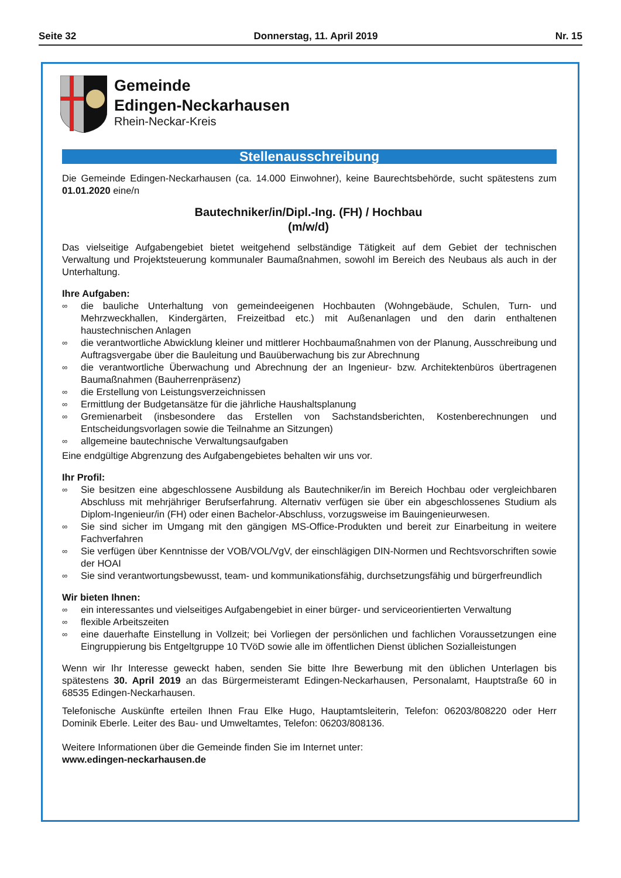Seite 32 Donnerstag, 11. April 2019 Nr. 15
Gemeinde
Edingen-Neckarhausen
Rhein-Neckar-Kreis
Stellenausschreibung
Die Gemeinde Edingen-Neckarhausen (ca. 14.000 Einwohner), keine Baurechtsbehörde, sucht spätestens zum 01.01.2020 eine/n
Bautechniker/in/Dipl.-Ing. (FH) / Hochbau
(m/w/d)
Das vielseitige Aufgabengebiet bietet weitgehend selbständige Tätigkeit auf dem Gebiet der technischen Verwaltung und Projektsteuerung kommunaler Baumaßnahmen, sowohl im Bereich des Neubaus als auch in der Unterhaltung.
Ihre Aufgaben:
∞ die bauliche Unterhaltung von gemeindeeigenen Hochbauten (Wohngebäude, Schulen, Turn- und Mehrzweckhallen, Kindergärten, Freizeitbad etc.) mit Außenanlagen und den darin enthaltenen haustechnischen Anlagen
∞ die verantwortliche Abwicklung kleiner und mittlerer Hochbaumaßnahmen von der Planung, Ausschreibung und Auftragsvergabe über die Bauleitung und Bauüberwachung bis zur Abrechnung
∞ die verantwortliche Überwachung und Abrechnung der an Ingenieur- bzw. Architektenbüros übertragenen Baumaßnahmen (Bauherrenpräsenz)
∞ die Erstellung von Leistungsverzeichnissen
∞ Ermittlung der Budgetansätze für die jährliche Haushaltsplanung
∞ Gremienarbeit (insbesondere das Erstellen von Sachstandsberichten, Kostenberechnungen und Entscheidungsvorlagen sowie die Teilnahme an Sitzungen)
∞ allgemeine bautechnische Verwaltungsaufgaben
Eine endgültige Abgrenzung des Aufgabengebietes behalten wir uns vor.
Ihr Profil:
∞ Sie besitzen eine abgeschlossene Ausbildung als Bautechniker/in im Bereich Hochbau oder vergleichbaren Abschluss mit mehrjähriger Berufserfahrung. Alternativ verfügen sie über ein abgeschlossenes Studium als Diplom-Ingenieur/in (FH) oder einen Bachelor-Abschluss, vorzugsweise im Bauingenieurwesen.
∞ Sie sind sicher im Umgang mit den gängigen MS-Office-Produkten und bereit zur Einarbeitung in weitere Fachverfahren
∞ Sie verfügen über Kenntnisse der VOB/VOL/VgV, der einschlägigen DIN-Normen und Rechtsvorschriften sowie der HOAI
∞ Sie sind verantwortungsbewusst, team- und kommunikationsfähig, durchsetzungsfähig und bürgerfreundlich
Wir bieten Ihnen:
∞ ein interessantes und vielseitiges Aufgabengebiet in einer bürger- und serviceorientierten Verwaltung
∞ flexible Arbeitszeiten
∞ eine dauerhafte Einstellung in Vollzeit; bei Vorliegen der persönlichen und fachlichen Voraussetzungen eine Eingruppierung bis Entgeltgruppe 10 TVöD sowie alle im öffentlichen Dienst üblichen Sozialleistungen
Wenn wir Ihr Interesse geweckt haben, senden Sie bitte Ihre Bewerbung mit den üblichen Unterlagen bis spätestens 30. April 2019 an das Bürgermeisteramt Edingen-Neckarhausen, Personalamt, Hauptstraße 60 in 68535 Edingen-Neckarhausen.
Telefonische Auskünfte erteilen Ihnen Frau Elke Hugo, Hauptamtsleiterin, Telefon: 06203/808220 oder Herr Dominik Eberle. Leiter des Bau- und Umweltamtes, Telefon: 06203/808136.
Weitere Informationen über die Gemeinde finden Sie im Internet unter:
www.edingen-neckarhausen.de